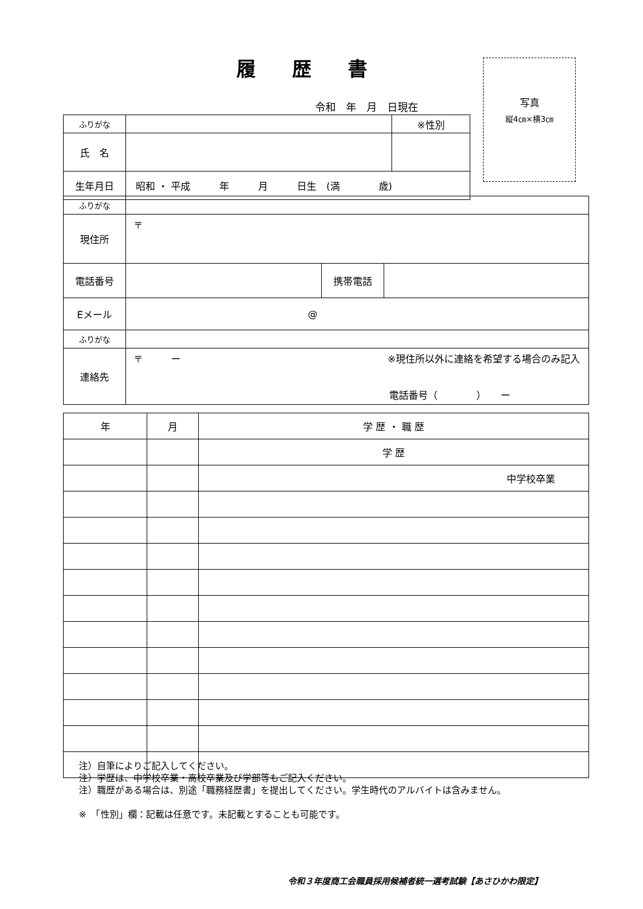履歴書
写真
縦4㎝×横3㎝
令和　年　月　日現在
| ふりがな | | ※性別 |
| 氏 名 | | |
| 生年月日 | 昭和 ・ 平成 年 月 日生 (満 歳) | |
| ふりがな | | | |
| 現住所 | 〒 | | |
| 電話番号 | | 携帯電話 | |
| Eメール | @ | | |
| ふりがな | | | |
| 連絡先 | 〒 ー ※現住所以外に連絡を希望する場合のみ記入 電話番号（ ） ー | | |
| 年 | 月 | 学 歴 ・ 職 歴 |
| | | 学 歴 |
| | | 中学校卒業 |
注）自筆によりご記入してください。
注）学歴は、中学校卒業・高校卒業及び学部等もご記入ください。
注）職歴がある場合は、別途「職務経歴書」を提出してください。学生時代のアルバイトは含みません。
※　「性別」欄：記載は任意です。未記載とすることも可能です。
令和３年度商工会職員採用候補者統一選考試験【あさひかわ限定】